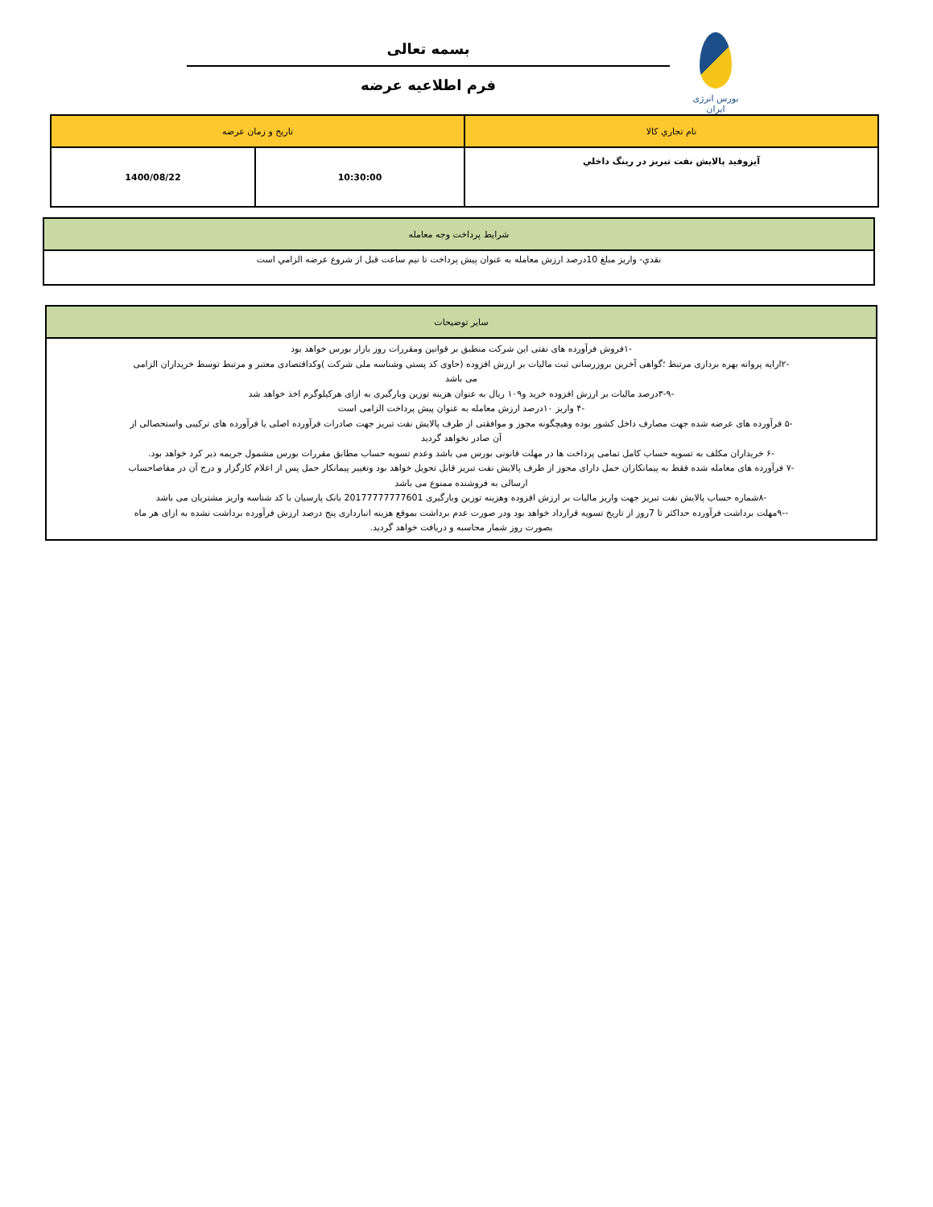بورس انرژی ایران
بسمه تعالی
فرم اطلاعیه عرضه
| نام تجاري كالا | تاريخ و زمان عرضه | |
| آيزوفيد پالايش نفت تبريز در رينگ داخلي | 10:30:00 | 1400/08/22 |
| شرایط پرداخت وجه معامله |
| نقدي- واريز مبلغ 10درصد ارزش معامله به عنوان پيش پرداخت تا نيم ساعت قبل از شروع عرضه الزامي است |
| سایر توضیحات |
| -۱فروش فرآورده های نفتی این شرکت منطبق بر قوانین ومقررات روز بازار بورس خواهد بود -۲ارایه پروانه بهره برداری مرتبط ؛گواهی آخرین بروزرسانی ثبت مالیات بر ارزش افزوده (حاوی کد پستی وشناسه ملی شرکت )وکداقتصادی معتبر و مرتبط توسط خریداران الزامی می باشد -۳-۹درصد مالیات بر ارزش افزوده خرید و۱۰۹ ریال به عنوان هزینه توزین وبارگیری به ازای هرکیلوگرم اخذ خواهد شد -۴ واریز ۱۰درصد ارزش معامله به عنوان پیش پرداخت الزامی است -۵ فرآورده های عرضه شده جهت مصارف داخل کشور بوده وهیچگونه مجوز و موافقتی از طرف پالایش نفت تبریز جهت صادرات فرآورده اصلی یا فرآورده های ترکیبی واستحصالی از آن صادر نخواهد گردید -۶ خریداران مکلف به تسویه حساب کامل تمامی پرداخت ها در مهلت قانونی بورس می باشد وعدم تسویه حساب مطابق مقررات بورس مشمول جریمه دیر کرد خواهد بود. -۷ فرآورده های معامله شده فقط به پیمانکاران حمل دارای مجوز از طرف پالایش نفت تبریز قابل تحویل خواهد بود وتغییر پیمانکار حمل پس از اعلام کارگزار و درج آن در مفاصاحساب ارسالی به فروشنده ممنوع می باشد -۸شماره حساب پالایش نفت تبریز جهت واریز مالیات بر ارزش افزوده وهزینه توزین وبارگیری 20177777777601 بانک پارسیان با کد شناسه واریز مشتریان می باشد --۹مهلت برداشت فرآورده حداکثر تا 7روز از تاریخ تسویه قرارداد خواهد بود ودر صورت عدم برداشت بموقع هزینه انبارداری پنج درصد ارزش فرآورده برداشت نشده به ازای هر ماه بصورت روز شمار محاسبه و دریافت خواهد گردید. |